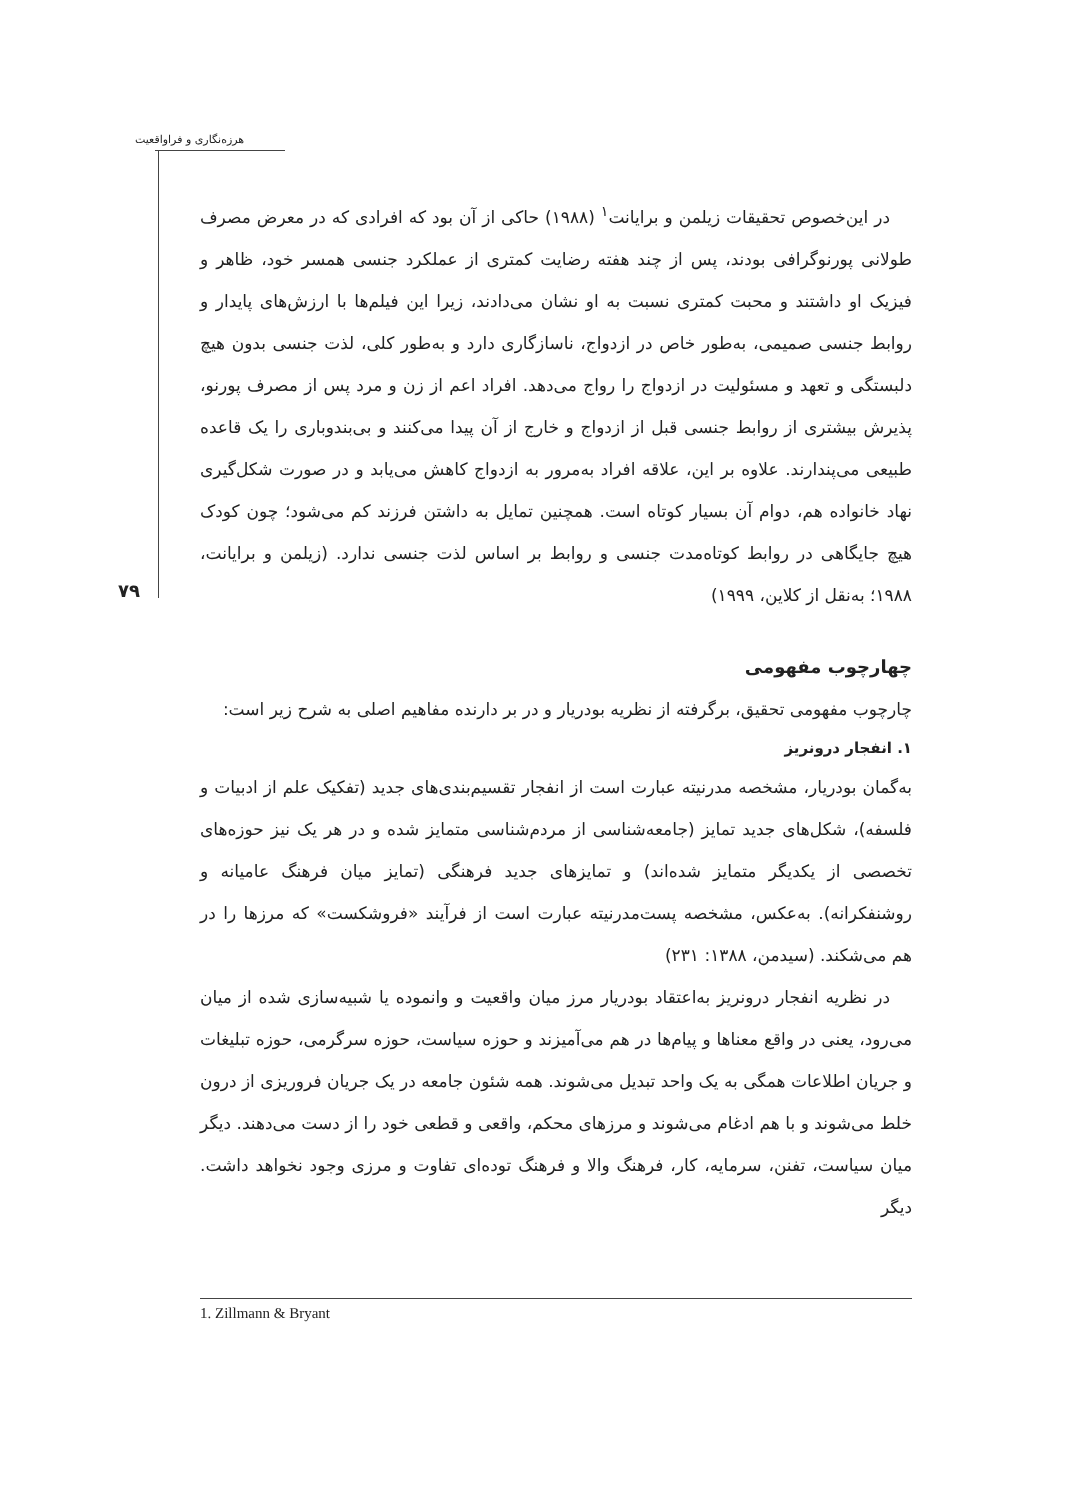هرزه‌نگاری و فراواقعیت
۷۹
در این‌خصوص تحقیقات زیلمن و برایانت<sup>۱</sup> (۱۹۸۸) حاکی از آن بود که افرادی که در معرض مصرف طولانی پورنوگرافی بودند، پس از چند هفته رضایت کمتری از عملکرد جنسی همسر خود، ظاهر و فیزیک او داشتند و محبت کمتری نسبت به او نشان می‌دادند، زیرا این فیلم‌ها با ارزش‌های پایدار و روابط جنسی صمیمی، به‌طور خاص در ازدواج، ناسازگاری دارد و به‌طور کلی، لذت جنسی بدون هیچ دلبستگی و تعهد و مسئولیت در ازدواج را رواج می‌دهد. افراد اعم از زن و مرد پس از مصرف پورنو، پذیرش بیشتری از روابط جنسی قبل از ازدواج و خارج از آن پیدا می‌کنند و بی‌بندوباری را یک قاعده طبیعی می‌پندارند. علاوه بر این، علاقه افراد به‌مرور به ازدواج کاهش می‌یابد و در صورت شکل‌گیری نهاد خانواده هم، دوام آن بسیار کوتاه است. همچنین تمایل به داشتن فرزند کم می‌شود؛ چون کودک هیچ جایگاهی در روابط کوتاه‌مدت جنسی و روابط بر اساس لذت جنسی ندارد. (زیلمن و برایانت، ۱۹۸۸؛ به‌نقل از کلاین، ۱۹۹۹)
چهارچوب مفهومی
چارچوب مفهومی تحقیق، برگرفته از نظریه بودریار و در بر دارنده مفاهیم اصلی به شرح زیر است:
۱. انفجار درونریز
به‌گمان بودریار، مشخصه مدرنیته عبارت است از انفجار تقسیم‌بندی‌های جدید (تفکیک علم از ادبیات و فلسفه)، شکل‌های جدید تمایز (جامعه‌شناسی از مردم‌شناسی متمایز شده و در هر یک نیز حوزه‌های تخصصی از یکدیگر متمایز شده‌اند) و تمایزهای جدید فرهنگی (تمایز میان فرهنگ عامیانه و روشنفکرانه). به‌عکس، مشخصه پست‌مدرنیته عبارت است از فرآیند «فروشکست» که مرزها را در هم می‌شکند. (سیدمن، ۱۳۸۸: ۲۳۱)
در نظریه انفجار درونریز به‌اعتقاد بودریار مرز میان واقعیت و وانموده یا شبیه‌سازی شده از میان می‌رود، یعنی در واقع معناها و پیام‌ها در هم می‌آمیزند و حوزه سیاست، حوزه سرگرمی، حوزه تبلیغات و جریان اطلاعات همگی به یک واحد تبدیل می‌شوند. همه شئون جامعه در یک جریان فروریزی از درون خلط می‌شوند و با هم ادغام می‌شوند و مرزهای محکم، واقعی و قطعی خود را از دست می‌دهند. دیگر میان سیاست، تفنن، سرمایه، کار، فرهنگ والا و فرهنگ توده‌ای تفاوت و مرزی وجود نخواهد داشت. دیگر
1. Zillmann & Bryant